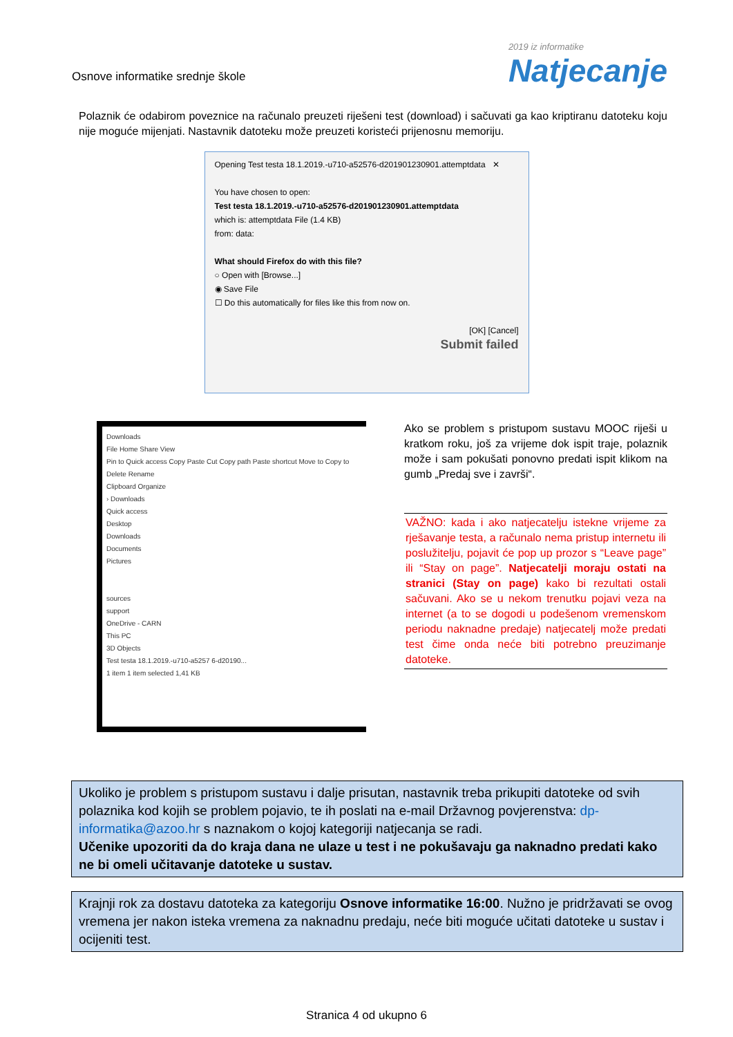Osnove informatike srednje škole
2019 iz informatike
Natjecanje
Polaznik će odabirom poveznice na računalo preuzeti riješeni test (download) i sačuvati ga kao kriptiranu datoteku koju nije moguće mijenjati. Nastavnik datoteku može preuzeti koristeći prijenosnu memoriju.
Opening Test testa 18.1.2019.-u710-a52576-d201901230901.attemptdata ✕
You have chosen to open:
Test testa 18.1.2019.-u710-a52576-d201901230901.attemptdata
which is: attemptdata File (1.4 KB)
from: data:
What should Firefox do with this file?
○ Open with [Browse...]
◉ Save File
☐ Do this automatically for files like this from now on.
[OK] [Cancel]
Submit failed
Downloads
File Home Share View
Pin to Quick access Copy Paste Cut Copy path Paste shortcut Move to Copy to Delete Rename
Clipboard Organize
› Downloads
Quick access
Desktop
Downloads
Documents
Pictures
sources
support
OneDrive - CARN
This PC
3D Objects
Test testa 18.1.2019.-u710-a5257 6-d20190...
1 item 1 item selected 1,41 KB
Ako se problem s pristupom sustavu MOOC riješi u kratkom roku, još za vrijeme dok ispit traje, polaznik može i sam pokušati ponovno predati ispit klikom na gumb „Predaj sve i završi“.
VAŽNO: kada i ako natjecatelju istekne vrijeme za rješavanje testa, a računalo nema pristup internetu ili poslužitelju, pojavit će pop up prozor s “Leave page” ili “Stay on page”. Natjecatelji moraju ostati na stranici (Stay on page) kako bi rezultati ostali sačuvani. Ako se u nekom trenutku pojavi veza na internet (a to se dogodi u podešenom vremenskom periodu naknadne predaje) natjecatelj može predati test čime onda neće biti potrebno preuzimanje datoteke.
Ukoliko je problem s pristupom sustavu i dalje prisutan, nastavnik treba prikupiti datoteke od svih polaznika kod kojih se problem pojavio, te ih poslati na e-mail Državnog povjerenstva: dp- informatika@azoo.hr s naznakom o kojoj kategoriji natjecanja se radi.
Učenike upozoriti da do kraja dana ne ulaze u test i ne pokušavaju ga naknadno predati kako ne bi omeli učitavanje datoteke u sustav.
Krajnji rok za dostavu datoteka za kategoriju Osnove informatike 16:00. Nužno je pridržavati se ovog vremena jer nakon isteka vremena za naknadnu predaju, neće biti moguće učitati datoteke u sustav i ocijeniti test.
Stranica 4 od ukupno 6